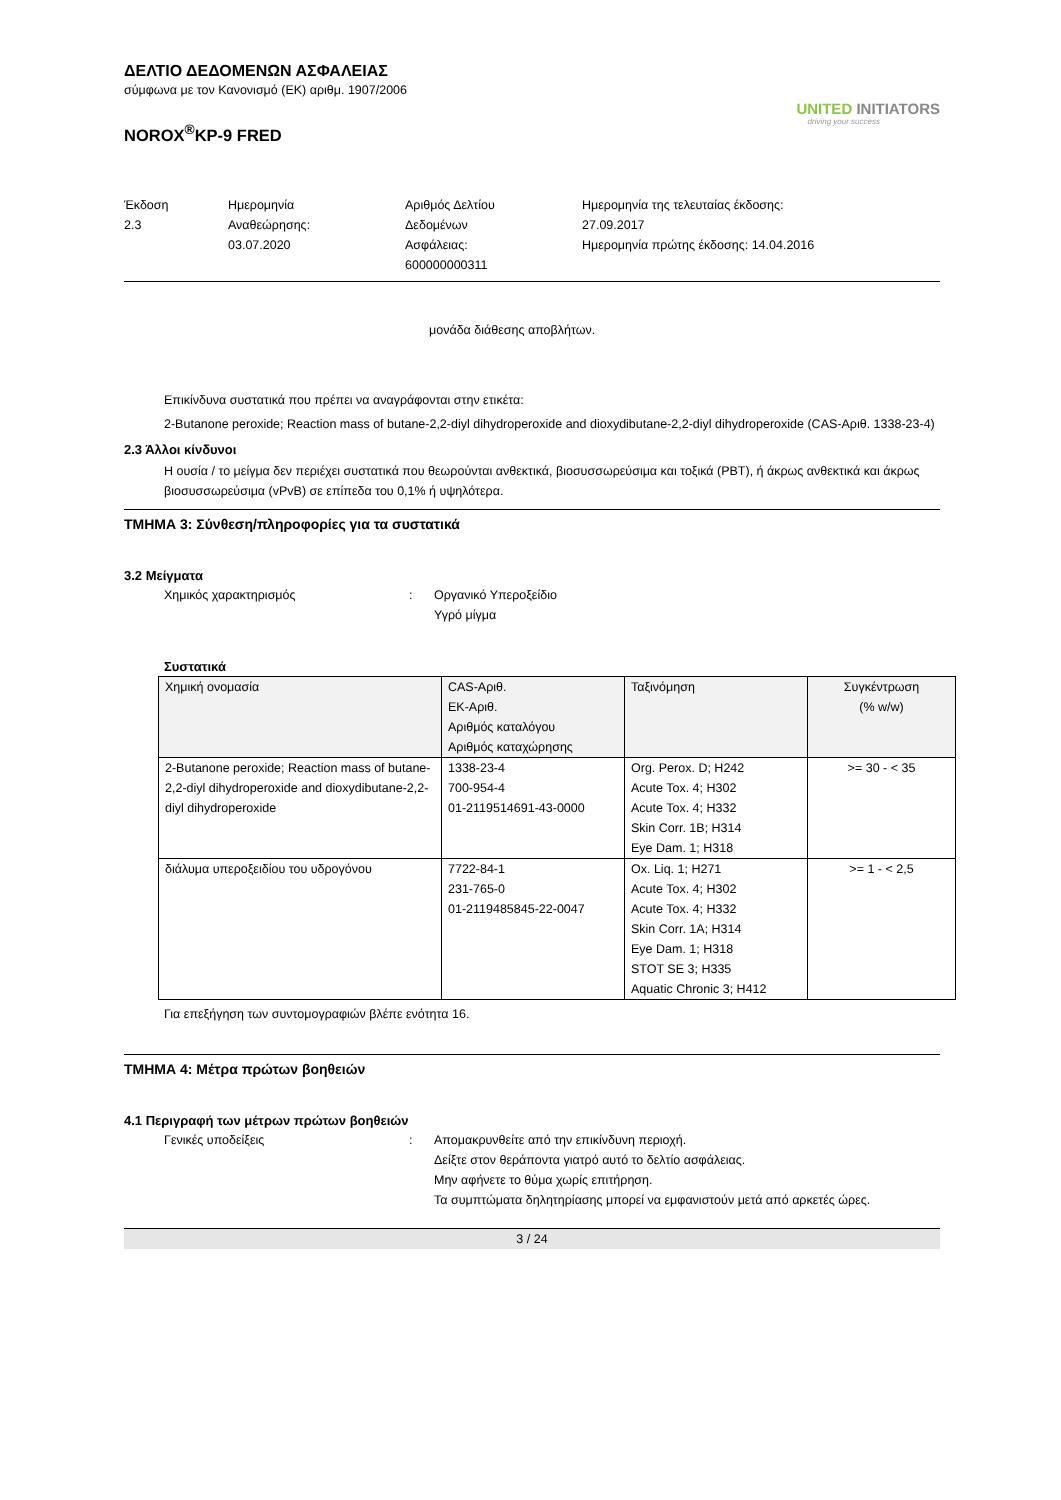UNITED INITIATORS
driving your success
ΔΕΛΤΙΟ ΔΕΔΟΜΕΝΩΝ ΑΣΦΑΛΕΙΑΣ
σύμφωνα με τον Κανονισμό (ΕΚ) αριθμ. 1907/2006
NOROX<sup>®</sup>KP-9 FRED
Έκδοση
2.3
Ημερομηνία
Αναθεώρησης:
03.07.2020
Αριθμός Δελτίου
Δεδομένων
Ασφάλειας:
600000000311
Ημερομηνία της τελευταίας έκδοσης:
27.09.2017
Ημερομηνία πρώτης έκδοσης: 14.04.2016
μονάδα διάθεσης αποβλήτων.
Επικίνδυνα συστατικά που πρέπει να αναγράφονται στην ετικέτα:
2-Butanone peroxide; Reaction mass of butane-2,2-diyl dihydroperoxide and dioxydibutane-2,2-diyl dihydroperoxide (CAS-Αριθ. 1338-23-4)
2.3 Άλλοι κίνδυνοι
Η ουσία / το μείγμα δεν περιέχει συστατικά που θεωρούνται ανθεκτικά, βιοσυσσωρεύσιμα και τοξικά (PBT), ή άκρως ανθεκτικά και άκρως βιοσυσσωρεύσιμα (vPvB) σε επίπεδα του 0,1% ή υψηλότερα.
ΤΜΗΜΑ 3: Σύνθεση/πληροφορίες για τα συστατικά
3.2 Μείγματα
Χημικός χαρακτηρισμός : Οργανικό Υπεροξείδιο
Υγρό μίγμα
Συστατικά
| Χημική ονομασία | CAS-Αριθ. ΕΚ-Αριθ. Αριθμός καταλόγου Αριθμός καταχώρησης | Ταξινόμηση | Συγκέντρωση (% w/w) |
| --- | --- | --- | --- |
| 2-Butanone peroxide; Reaction mass of butane-2,2-diyl dihydroperoxide and dioxydibutane-2,2-diyl dihydroperoxide | 1338-23-4 700-954-4 01-2119514691-43-0000 | Org. Perox. D; H242 Acute Tox. 4; H302 Acute Tox. 4; H332 Skin Corr. 1B; H314 Eye Dam. 1; H318 | >= 30 - < 35 |
| διάλυμα υπεροξειδίου του υδρογόνου | 7722-84-1 231-765-0 01-2119485845-22-0047 | Ox. Liq. 1; H271 Acute Tox. 4; H302 Acute Tox. 4; H332 Skin Corr. 1A; H314 Eye Dam. 1; H318 STOT SE 3; H335 Aquatic Chronic 3; H412 | >= 1 - < 2,5 |
Για επεξήγηση των συντομογραφιών βλέπε ενότητα 16.
ΤΜΗΜΑ 4: Μέτρα πρώτων βοηθειών
4.1 Περιγραφή των μέτρων πρώτων βοηθειών
Γενικές υποδείξεις : Απομακρυνθείτε από την επικίνδυνη περιοχή.
Δείξτε στον θεράποντα γιατρό αυτό το δελτίο ασφάλειας.
Μην αφήνετε το θύμα χωρίς επιτήρηση.
Τα συμπτώματα δηλητηρίασης μπορεί να εμφανιστούν μετά από αρκετές ώρες.
3 / 24